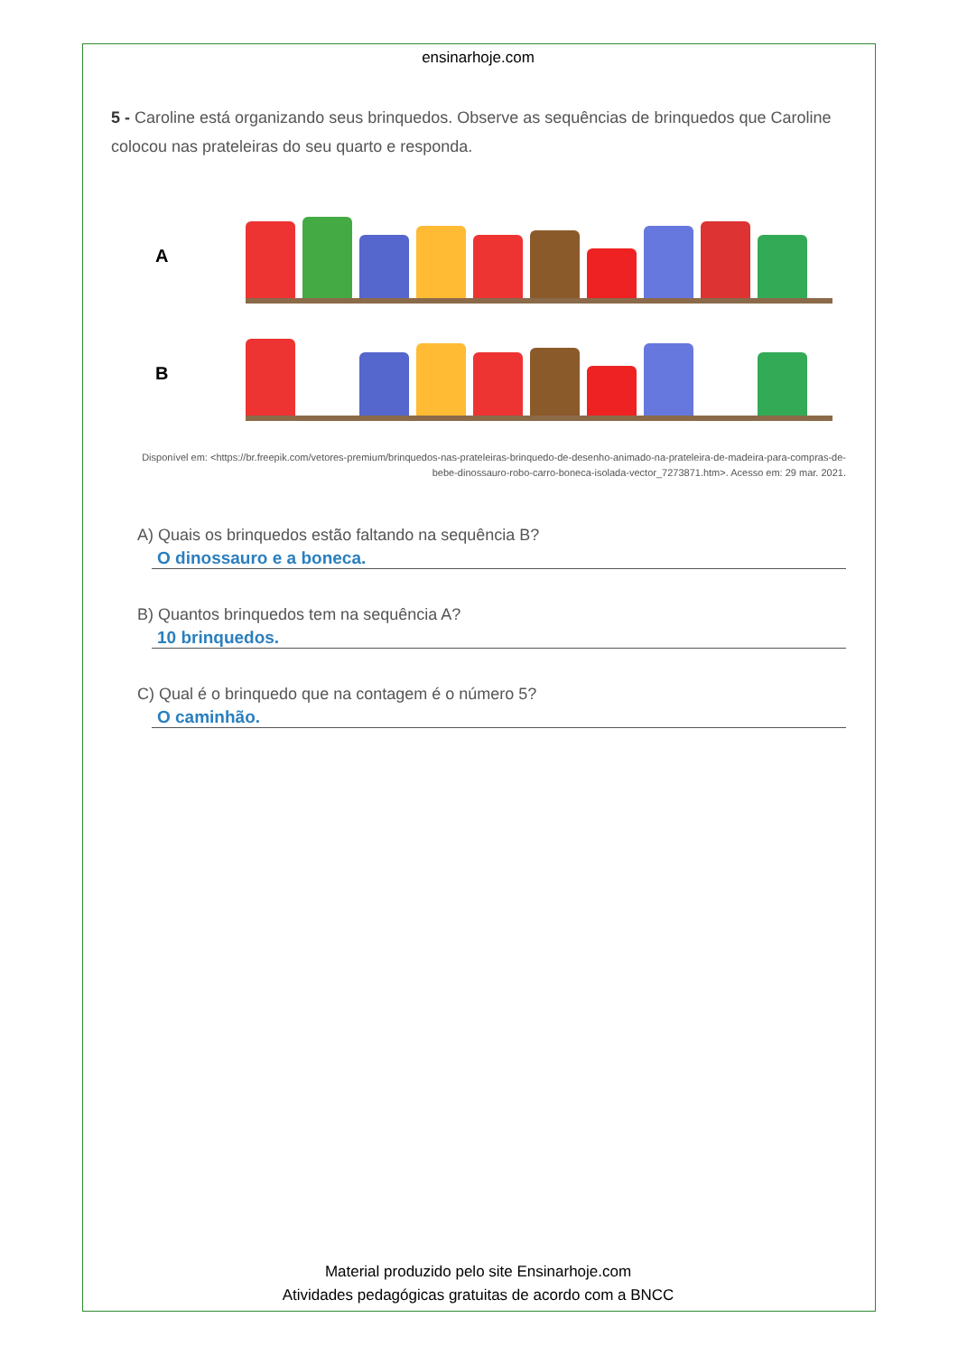ensinarhoje.com
5 - Caroline está organizando seus brinquedos. Observe as sequências de brinquedos que Caroline colocou nas prateleiras do seu quarto e responda.
A
B
Disponível em: <https://br.freepik.com/vetores-premium/brinquedos-nas-prateleiras-brinquedo-de-desenho-animado-na-prateleira-de-madeira-para-compras-de-bebe-dinossauro-robo-carro-boneca-isolada-vector_7273871.htm>. Acesso em: 29 mar. 2021.
A) Quais os brinquedos estão faltando na sequência B?
O dinossauro e a boneca.
B) Quantos brinquedos tem na sequência A?
10 brinquedos.
C) Qual é o brinquedo que na contagem é o número 5?
O caminhão.
Material produzido pelo site Ensinarhoje.com
Atividades pedagógicas gratuitas de acordo com a BNCC